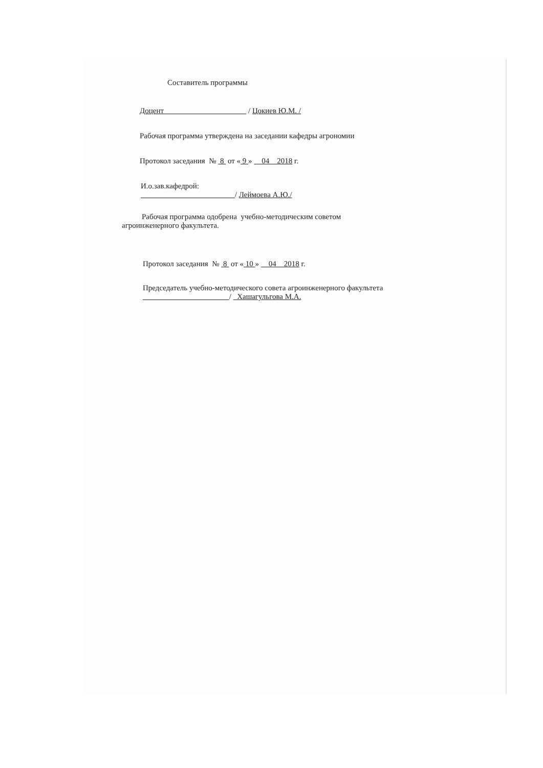Составитель программы
Доцент / Цокиев Ю.М. /
Рабочая программа утверждена на заседании кафедры агрономии
Протокол заседания № 8 от « 9 » 04 2018 г.
И.о.зав.кафедрой:
/ Леймоева А.Ю./
Рабочая программа одобрена учебно-методическим советом
агроинженерного факультета.
Протокол заседания № 8 от « 10 » 04 2018 г.
Председатель учебно-методического совета агроинженерного факультета
/ Хашагульгова М.А.